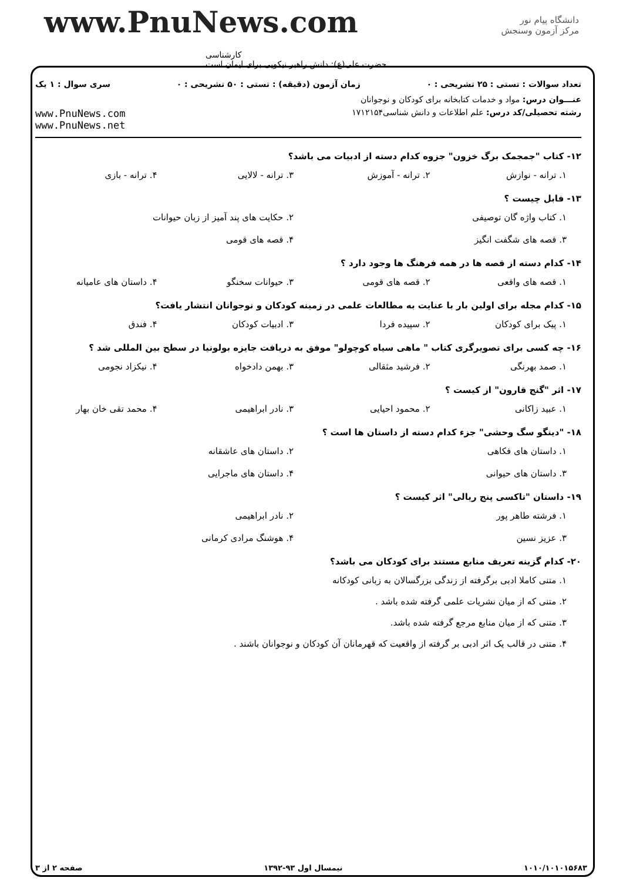www.PnuNews.com
کارشناسی
حضرت علی(ع): دانش راهبر نیکویی برای ایمان است
دانشگاه پیام نور
مرکز آزمون وسنجش
تعداد سوالات : تستی : ۲۵ تشریحی : ۰ زمان آزمون (دقیقه) : تستی : ۵۰ تشریحی : ۰ سری سوال : ۱ یک
عنـــوان درس: مواد و خدمات کتابخانه برای کودکان و نوجوانان
رشته تحصیلی/کد درس: علم اطلاعات و دانش شناسی۱۷۱۲۱۵۴ www.PnuNews.com
www.PnuNews.net
۱۲- کتاب "جمجمک برگ خزون" جزوه کدام دسته از ادبیات می باشد؟
۱. ترانه - نوازش ۲. ترانه - آموزش ۳. ترانه - لالایی ۴. ترانه - بازی
۱۳- فابل چیست ؟
۱. کتاب واژه گان توصیفی ۲. حکایت های پند آمیز از زبان حیوانات ۳. قصه های شگفت انگیز ۴. قصه های قومی
۱۴- کدام دسته از قصه ها در همه فرهنگ ها وجود دارد ؟
۱. قصه های واقعی ۲. قصه های قومی ۳. حیوانات سخنگو ۴. داستان های عامیانه
۱۵- کدام مجله برای اولین بار با عنایت به مطالعات علمی در زمینه کودکان و نوجوانان انتشار یافت؟
۱. پیک برای کودکان ۲. سپیده فردا ۳. ادبیات کودکان ۴. فندق
۱۶- چه کسی برای تصویرگری کتاب " ماهی سیاه کوچولو" موفق به دریافت جایزه بولونیا در سطح بین المللی شد ؟
۱. صمد بهرنگی ۲. فرشید مثقالی ۳. بهمن دادخواه ۴. نیکزاد نجومی
۱۷- اثر "گنج قارون" از کیست ؟
۱. عبید زاکانی ۲. محمود احیایی ۳. نادر ابراهیمی ۴. محمد تقی خان بهار
۱۸- "دینگو سگ وحشی" جزء کدام دسته از داستان ها است ؟
۱. داستان های فکاهی ۲. داستان های عاشقانه ۳. داستان های حیوانی ۴. داستان های ماجرایی
۱۹- داستان "تاکسی پنج ریالی" اثر کیست ؟
۱. فرشته طاهر پور ۲. نادر ابراهیمی ۳. عزیز نسین ۴. هوشنگ مرادی کرمانی
۲۰- کدام گزینه تعریف منابع مستند برای کودکان می باشد؟
۱. متنی کاملا ادبی برگرفته از زندگی بزرگسالان به زبانی کودکانه
۲. متنی که از میان نشریات علمی گرفته شده باشد .
۳. متنی که از میان منابع مرجع گرفته شده باشد.
۴. متنی در قالب یک اثر ادبی بر گرفته از واقعیت که قهرمانان آن کودکان و نوجوانان باشند .
۱۰۱۰/۱۰۱۰۱۵۶۸۳ نیمسال اول ۹۳-۱۳۹۲ صفحه ۲ از ۳